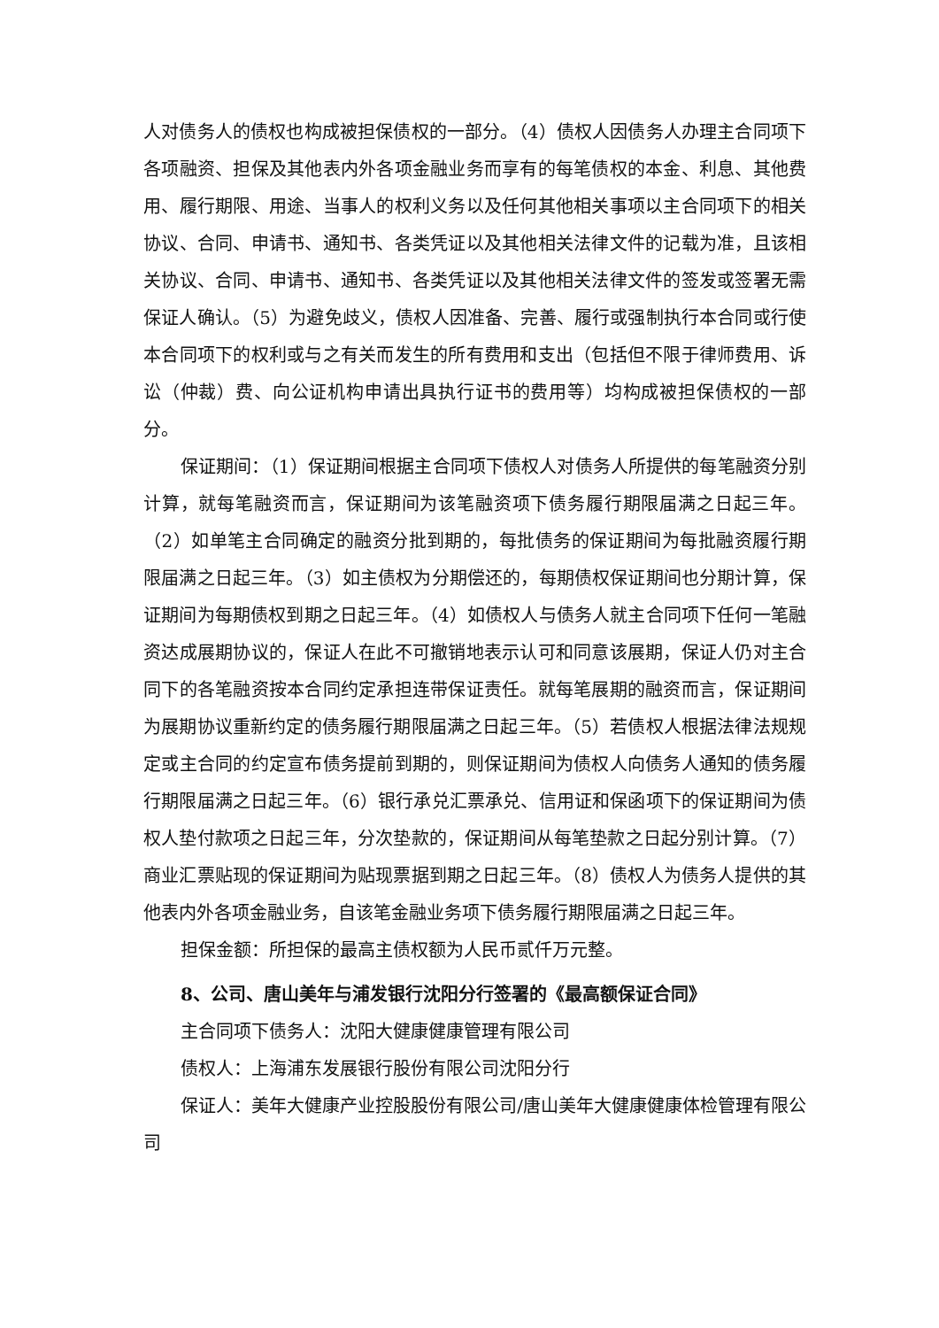人对债务人的债权也构成被担保债权的一部分。（4）债权人因债务人办理主合同项下各项融资、担保及其他表内外各项金融业务而享有的每笔债权的本金、利息、其他费用、履行期限、用途、当事人的权利义务以及任何其他相关事项以主合同项下的相关协议、合同、申请书、通知书、各类凭证以及其他相关法律文件的记载为准，且该相关协议、合同、申请书、通知书、各类凭证以及其他相关法律文件的签发或签署无需保证人确认。（5）为避免歧义，债权人因准备、完善、履行或强制执行本合同或行使本合同项下的权利或与之有关而发生的所有费用和支出（包括但不限于律师费用、诉讼（仲裁）费、向公证机构申请出具执行证书的费用等）均构成被担保债权的一部分。
保证期间：（1）保证期间根据主合同项下债权人对债务人所提供的每笔融资分别计算，就每笔融资而言，保证期间为该笔融资项下债务履行期限届满之日起三年。（2）如单笔主合同确定的融资分批到期的，每批债务的保证期间为每批融资履行期限届满之日起三年。（3）如主债权为分期偿还的，每期债权保证期间也分期计算，保证期间为每期债权到期之日起三年。（4）如债权人与债务人就主合同项下任何一笔融资达成展期协议的，保证人在此不可撤销地表示认可和同意该展期，保证人仍对主合同下的各笔融资按本合同约定承担连带保证责任。就每笔展期的融资而言，保证期间为展期协议重新约定的债务履行期限届满之日起三年。（5）若债权人根据法律法规规定或主合同的约定宣布债务提前到期的，则保证期间为债权人向债务人通知的债务履行期限届满之日起三年。（6）银行承兑汇票承兑、信用证和保函项下的保证期间为债权人垫付款项之日起三年，分次垫款的，保证期间从每笔垫款之日起分别计算。（7）商业汇票贴现的保证期间为贴现票据到期之日起三年。（8）债权人为债务人提供的其他表内外各项金融业务，自该笔金融业务项下债务履行期限届满之日起三年。
担保金额：所担保的最高主债权额为人民币贰仟万元整。
8、公司、唐山美年与浦发银行沈阳分行签署的《最高额保证合同》
主合同项下债务人：沈阳大健康健康管理有限公司
债权人：上海浦东发展银行股份有限公司沈阳分行
保证人：美年大健康产业控股股份有限公司/唐山美年大健康健康体检管理有限公司